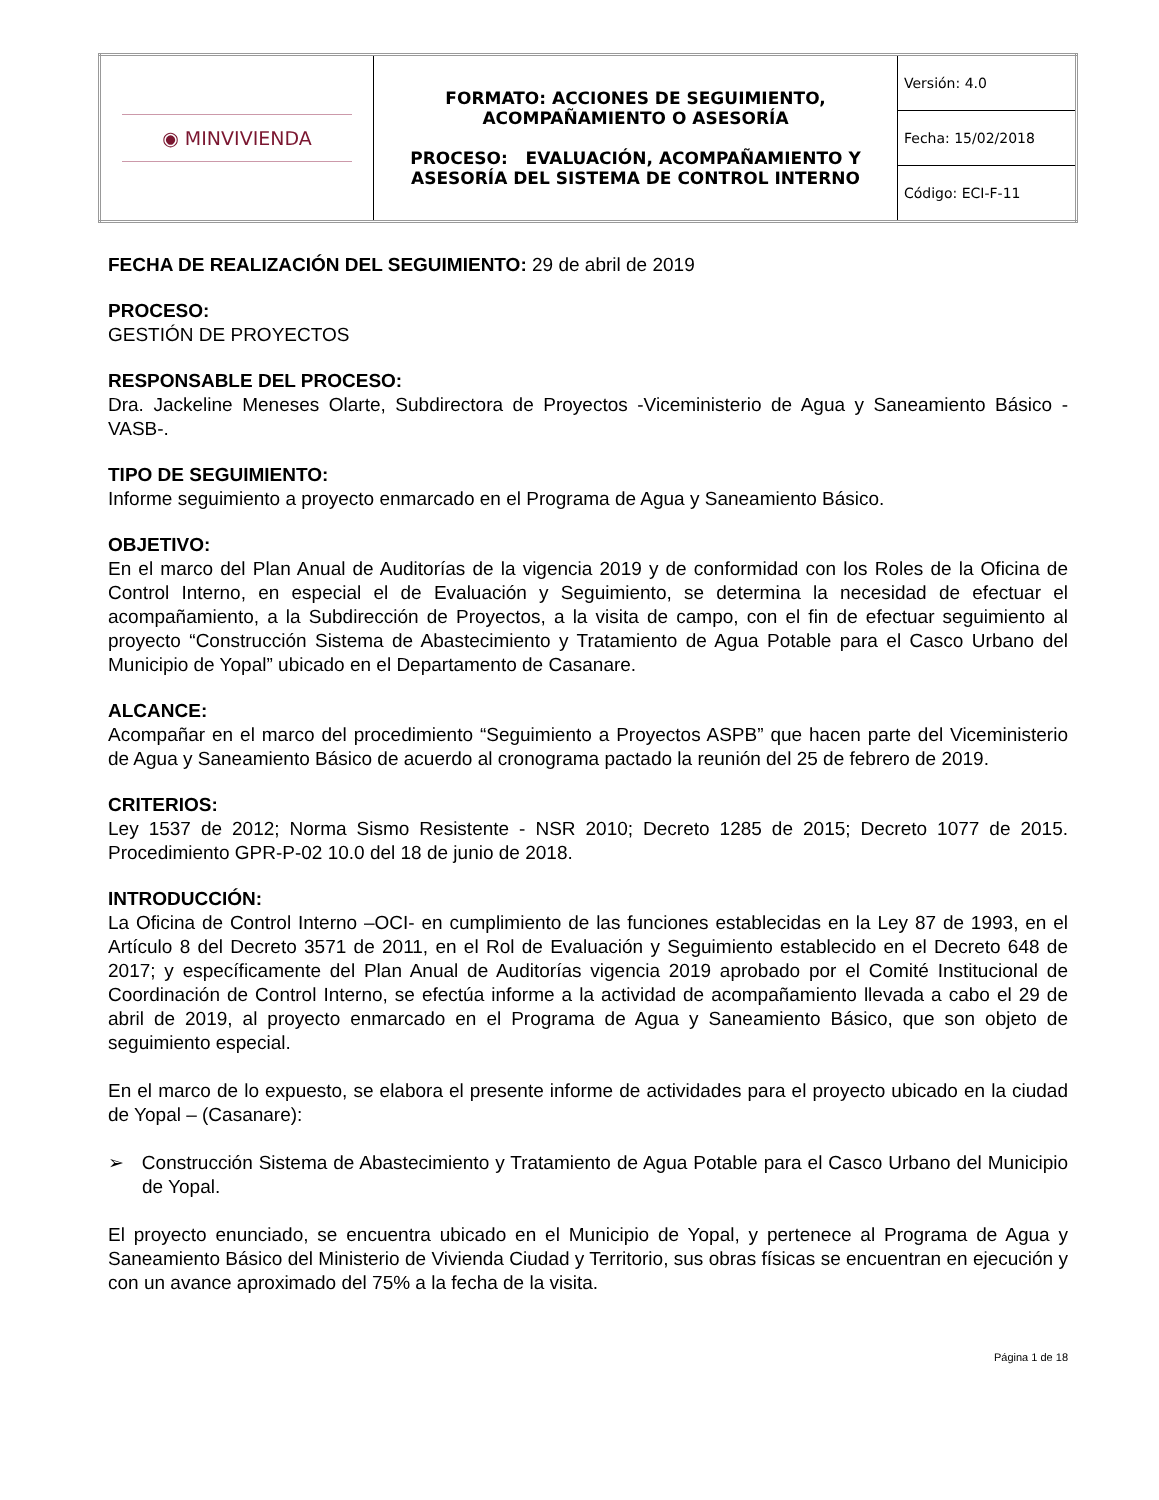| ◉ MINVIVIENDA | FORMATO: ACCIONES DE SEGUIMIENTO, ACOMPAÑAMIENTO O ASESORÍA PROCESO: EVALUACIÓN, ACOMPAÑAMIENTO Y ASESORÍA DEL SISTEMA DE CONTROL INTERNO | Versión: 4.0 |
| | | Fecha: 15/02/2018 |
| | | Código: ECI-F-11 |
FECHA DE REALIZACIÓN DEL SEGUIMIENTO: 29 de abril de 2019
PROCESO:
GESTIÓN DE PROYECTOS
RESPONSABLE DEL PROCESO:
Dra. Jackeline Meneses Olarte, Subdirectora de Proyectos -Viceministerio de Agua y Saneamiento Básico -VASB-.
TIPO DE SEGUIMIENTO:
Informe seguimiento a proyecto enmarcado en el Programa de Agua y Saneamiento Básico.
OBJETIVO:
En el marco del Plan Anual de Auditorías de la vigencia 2019 y de conformidad con los Roles de la Oficina de Control Interno, en especial el de Evaluación y Seguimiento, se determina la necesidad de efectuar el acompañamiento, a la Subdirección de Proyectos, a la visita de campo, con el fin de efectuar seguimiento al proyecto “Construcción Sistema de Abastecimiento y Tratamiento de Agua Potable para el Casco Urbano del Municipio de Yopal” ubicado en el Departamento de Casanare.
ALCANCE:
Acompañar en el marco del procedimiento “Seguimiento a Proyectos ASPB” que hacen parte del Viceministerio de Agua y Saneamiento Básico de acuerdo al cronograma pactado la reunión del 25 de febrero de 2019.
CRITERIOS:
Ley 1537 de 2012; Norma Sismo Resistente - NSR 2010; Decreto 1285 de 2015; Decreto 1077 de 2015. Procedimiento GPR-P-02 10.0 del 18 de junio de 2018.
INTRODUCCIÓN:
La Oficina de Control Interno –OCI- en cumplimiento de las funciones establecidas en la Ley 87 de 1993, en el Artículo 8 del Decreto 3571 de 2011, en el Rol de Evaluación y Seguimiento establecido en el Decreto 648 de 2017; y específicamente del Plan Anual de Auditorías vigencia 2019 aprobado por el Comité Institucional de Coordinación de Control Interno, se efectúa informe a la actividad de acompañamiento llevada a cabo el 29 de abril de 2019, al proyecto enmarcado en el Programa de Agua y Saneamiento Básico, que son objeto de seguimiento especial.
En el marco de lo expuesto, se elabora el presente informe de actividades para el proyecto ubicado en la ciudad de Yopal – (Casanare):
➢ Construcción Sistema de Abastecimiento y Tratamiento de Agua Potable para el Casco Urbano del Municipio de Yopal.
El proyecto enunciado, se encuentra ubicado en el Municipio de Yopal, y pertenece al Programa de Agua y Saneamiento Básico del Ministerio de Vivienda Ciudad y Territorio, sus obras físicas se encuentran en ejecución y con un avance aproximado del 75% a la fecha de la visita.
Página 1 de 18